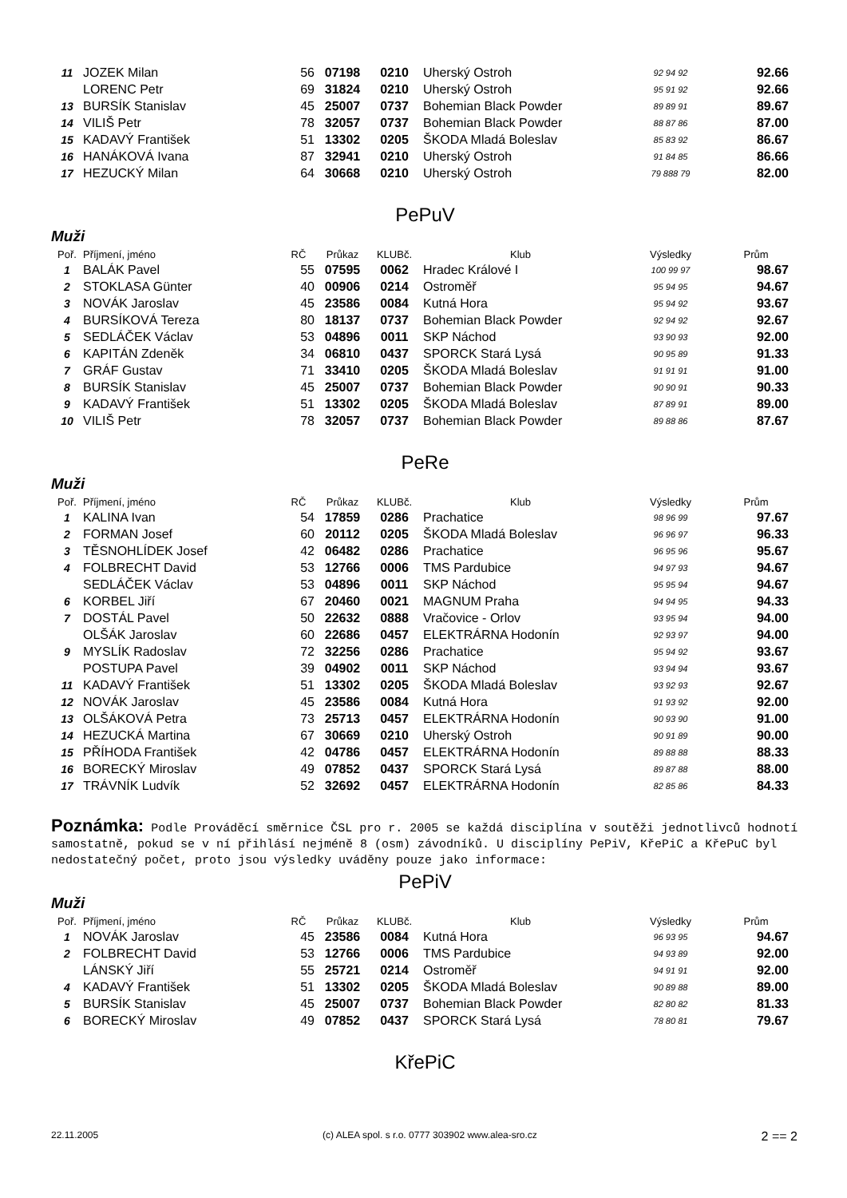| 11 | JOZEK Milan | 56 | 07198 | 0210 | Uherský Ostroh | 92 94 92 | 92.66 |
| | LORENC Petr | 69 | 31824 | 0210 | Uherský Ostroh | 95 91 92 | 92.66 |
| 13 | BURSÍK Stanislav | 45 | 25007 | 0737 | Bohemian Black Powder | 89 89 91 | 89.67 |
| 14 | VILIŠ Petr | 78 | 32057 | 0737 | Bohemian Black Powder | 88 87 86 | 87.00 |
| 15 | KADAVÝ František | 51 | 13302 | 0205 | ŠKODA Mladá Boleslav | 85 83 92 | 86.67 |
| 16 | HANÁKOVÁ Ivana | 87 | 32941 | 0210 | Uherský Ostroh | 91 84 85 | 86.66 |
| 17 | HEZUCKÝ Milan | 64 | 30668 | 0210 | Uherský Ostroh | 79 888 79 | 82.00 |
PePuV
Muži
| Poř. | Příjmení, jméno | RČ | Průkaz | KLUBč. | Klub | Výsledky | Prům |
| --- | --- | --- | --- | --- | --- | --- | --- |
| 1 | BALÁK Pavel | 55 | 07595 | 0062 | Hradec Králové I | 100 99 97 | 98.67 |
| 2 | STOKLASA Günter | 40 | 00906 | 0214 | Ostroměř | 95 94 95 | 94.67 |
| 3 | NOVÁK Jaroslav | 45 | 23586 | 0084 | Kutná Hora | 95 94 92 | 93.67 |
| 4 | BURSÍKOVÁ Tereza | 80 | 18137 | 0737 | Bohemian Black Powder | 92 94 92 | 92.67 |
| 5 | SEDLÁČEK Václav | 53 | 04896 | 0011 | SKP Náchod | 93 90 93 | 92.00 |
| 6 | KAPITÁN Zdeněk | 34 | 06810 | 0437 | SPORCK Stará Lysá | 90 95 89 | 91.33 |
| 7 | GRÁF Gustav | 71 | 33410 | 0205 | ŠKODA Mladá Boleslav | 91 91 91 | 91.00 |
| 8 | BURSÍK Stanislav | 45 | 25007 | 0737 | Bohemian Black Powder | 90 90 91 | 90.33 |
| 9 | KADAVÝ František | 51 | 13302 | 0205 | ŠKODA Mladá Boleslav | 87 89 91 | 89.00 |
| 10 | VILIŠ Petr | 78 | 32057 | 0737 | Bohemian Black Powder | 89 88 86 | 87.67 |
PeRe
Muži
| Poř. | Příjmení, jméno | RČ | Průkaz | KLUBč. | Klub | Výsledky | Prům |
| --- | --- | --- | --- | --- | --- | --- | --- |
| 1 | KALINA Ivan | 54 | 17859 | 0286 | Prachatice | 98 96 99 | 97.67 |
| 2 | FORMAN Josef | 60 | 20112 | 0205 | ŠKODA Mladá Boleslav | 96 96 97 | 96.33 |
| 3 | TĚSNOHLÍDEK Josef | 42 | 06482 | 0286 | Prachatice | 96 95 96 | 95.67 |
| 4 | FOLBRECHT David | 53 | 12766 | 0006 | TMS Pardubice | 94 97 93 | 94.67 |
| | SEDLÁČEK Václav | 53 | 04896 | 0011 | SKP Náchod | 95 95 94 | 94.67 |
| 6 | KORBEL Jiří | 67 | 20460 | 0021 | MAGNUM Praha | 94 94 95 | 94.33 |
| 7 | DOSTÁL Pavel | 50 | 22632 | 0888 | Vračovice - Orlov | 93 95 94 | 94.00 |
| | OLŠÁK Jaroslav | 60 | 22686 | 0457 | ELEKTRÁRNA Hodonín | 92 93 97 | 94.00 |
| 9 | MYSLÍK Radoslav | 72 | 32256 | 0286 | Prachatice | 95 94 92 | 93.67 |
| | POSTUPA Pavel | 39 | 04902 | 0011 | SKP Náchod | 93 94 94 | 93.67 |
| 11 | KADAVÝ František | 51 | 13302 | 0205 | ŠKODA Mladá Boleslav | 93 92 93 | 92.67 |
| 12 | NOVÁK Jaroslav | 45 | 23586 | 0084 | Kutná Hora | 91 93 92 | 92.00 |
| 13 | OLŠÁKOVÁ Petra | 73 | 25713 | 0457 | ELEKTRÁRNA Hodonín | 90 93 90 | 91.00 |
| 14 | HEZUCKÁ Martina | 67 | 30669 | 0210 | Uherský Ostroh | 90 91 89 | 90.00 |
| 15 | PŘÍHODA František | 42 | 04786 | 0457 | ELEKTRÁRNA Hodonín | 89 88 88 | 88.33 |
| 16 | BORECKÝ Miroslav | 49 | 07852 | 0437 | SPORCK Stará Lysá | 89 87 88 | 88.00 |
| 17 | TRÁVNÍK Ludvík | 52 | 32692 | 0457 | ELEKTRÁRNA Hodonín | 82 85 86 | 84.33 |
Poznámka: Podle Prováděcí směrnice ČSL pro r. 2005 se každá disciplína v soutěži jednotlivců hodnotí samostatně, pokud se v ní přihlásí nejméně 8 (osm) závodníků. U disciplíny PePiV, KřePiC a KřePuC byl nedostatečný počet, proto jsou výsledky uváděny pouze jako informace:
PePiV
Muži
| Poř. | Příjmení, jméno | RČ | Průkaz | KLUBč. | Klub | Výsledky | Prům |
| --- | --- | --- | --- | --- | --- | --- | --- |
| 1 | NOVÁK Jaroslav | 45 | 23586 | 0084 | Kutná Hora | 96 93 95 | 94.67 |
| 2 | FOLBRECHT David | 53 | 12766 | 0006 | TMS Pardubice | 94 93 89 | 92.00 |
| | LÁNSKÝ Jiří | 55 | 25721 | 0214 | Ostroměř | 94 91 91 | 92.00 |
| 4 | KADAVÝ František | 51 | 13302 | 0205 | ŠKODA Mladá Boleslav | 90 89 88 | 89.00 |
| 5 | BURSÍK Stanislav | 45 | 25007 | 0737 | Bohemian Black Powder | 82 80 82 | 81.33 |
| 6 | BORECKÝ Miroslav | 49 | 07852 | 0437 | SPORCK Stará Lysá | 78 80 81 | 79.67 |
KřePiC
22.11.2005 (c) ALEA spol. s r.o. 0777 303902 www.alea-sro.cz 2 == 2